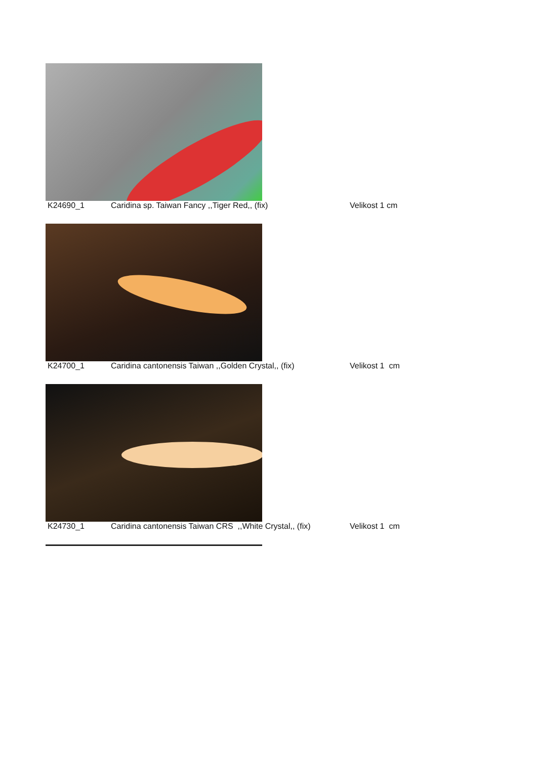K24690_1 Caridina sp. Taiwan Fancy ,,Tiger Red,, (fix) Velikost 1 cm
K24700_1 Caridina cantonensis Taiwan ,,Golden Crystal,, (fix)
Velikost 1 cm
K24730_1 Caridina cantonensis Taiwan CRS ,,White Crystal,, (fix)
Velikost 1 cm